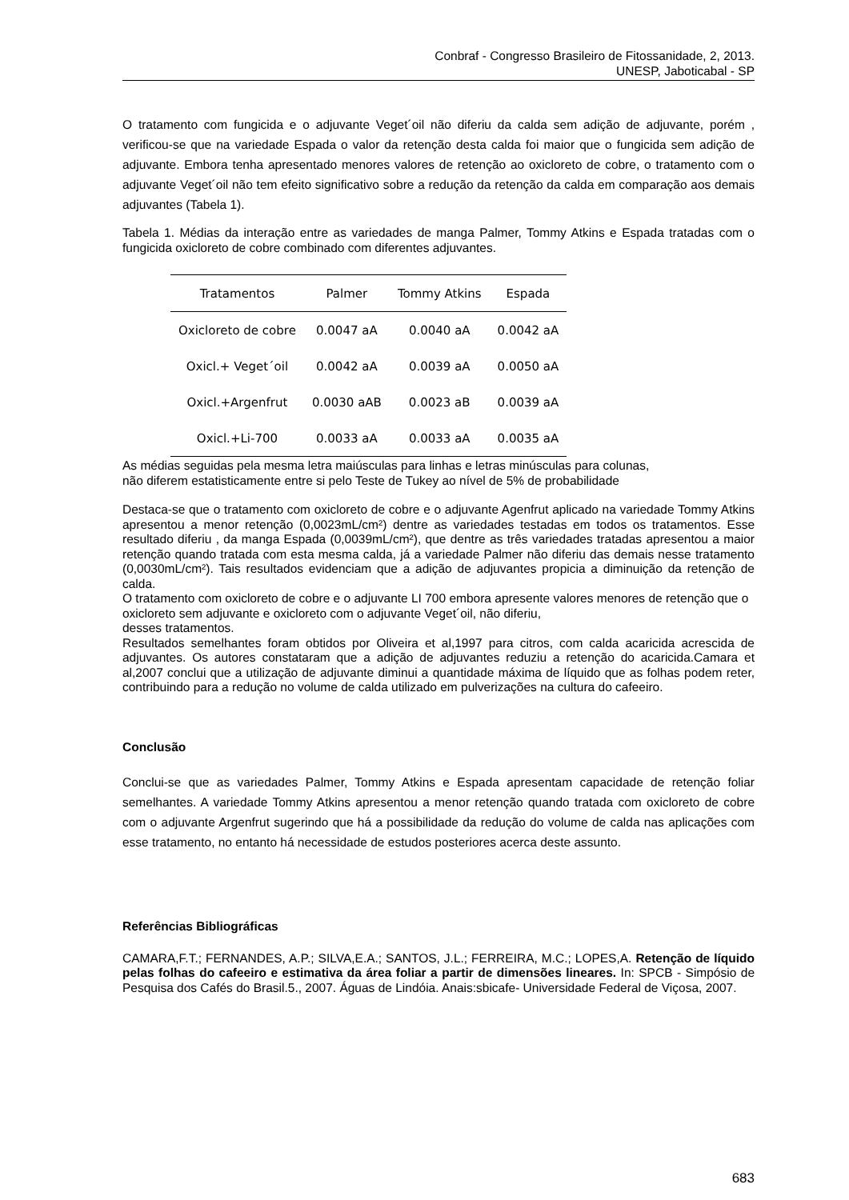Conbraf - Congresso Brasileiro de Fitossanidade, 2, 2013.
UNESP, Jaboticabal - SP
O tratamento com fungicida e o adjuvante Veget´oil não diferiu da calda sem adição de adjuvante, porém , verificou-se que na variedade Espada o valor da retenção desta calda foi maior que o fungicida sem adição de adjuvante. Embora tenha apresentado menores valores de retenção ao oxicloreto de cobre, o tratamento com o adjuvante Veget´oil não tem efeito significativo sobre a redução da retenção da calda em comparação aos demais adjuvantes (Tabela 1).
Tabela 1. Médias da interação entre as variedades de manga Palmer, Tommy Atkins e Espada tratadas com o fungicida oxicloreto de cobre combinado com diferentes adjuvantes.
| Tratamentos | Palmer | Tommy Atkins | Espada |
| --- | --- | --- | --- |
| Oxicloreto de cobre | 0.0047 aA | 0.0040 aA | 0.0042 aA |
| Oxicl.+ Veget´oil | 0.0042 aA | 0.0039 aA | 0.0050 aA |
| Oxicl.+Argenfrut | 0.0030 aAB | 0.0023 aB | 0.0039 aA |
| Oxicl.+Li-700 | 0.0033 aA | 0.0033 aA | 0.0035 aA |
As médias seguidas pela mesma letra maiúsculas para linhas e letras minúsculas para colunas,
não diferem estatisticamente entre si pelo Teste de Tukey ao nível de 5% de probabilidade
Destaca-se que o tratamento com oxicloreto de cobre e o adjuvante Agenfrut aplicado na variedade Tommy Atkins apresentou a menor retenção (0,0023mL/cm²) dentre as variedades testadas em todos os tratamentos. Esse resultado diferiu , da manga Espada (0,0039mL/cm²), que dentre as três variedades tratadas apresentou a maior retenção quando tratada com esta mesma calda, já a variedade Palmer não diferiu das demais nesse tratamento (0,0030mL/cm²). Tais resultados evidenciam que a adição de adjuvantes propicia a diminuição da retenção de calda.
O tratamento com oxicloreto de cobre e o adjuvante LI 700 embora apresente valores menores de retenção que o oxicloreto sem adjuvante e oxicloreto com o adjuvante Veget´oil, não diferiu,
desses tratamentos.
Resultados semelhantes foram obtidos por Oliveira et al,1997 para citros, com calda acaricida acrescida de adjuvantes. Os autores constataram que a adição de adjuvantes reduziu a retenção do acaricida.Camara et al,2007 conclui que a utilização de adjuvante diminui a quantidade máxima de líquido que as folhas podem reter, contribuindo para a redução no volume de calda utilizado em pulverizações na cultura do cafeeiro.
Conclusão
Conclui-se que as variedades Palmer, Tommy Atkins e Espada apresentam capacidade de retenção foliar semelhantes. A variedade Tommy Atkins apresentou a menor retenção quando tratada com oxicloreto de cobre com o adjuvante Argenfrut sugerindo que há a possibilidade da redução do volume de calda nas aplicações com esse tratamento, no entanto há necessidade de estudos posteriores acerca deste assunto.
Referências Bibliográficas
CAMARA,F.T.; FERNANDES, A.P.; SILVA,E.A.; SANTOS, J.L.; FERREIRA, M.C.; LOPES,A. Retenção de líquido pelas folhas do cafeeiro e estimativa da área foliar a partir de dimensões lineares. In: SPCB - Simpósio de Pesquisa dos Cafés do Brasil.5., 2007. Águas de Lindóia. Anais:sbicafe- Universidade Federal de Viçosa, 2007.
683